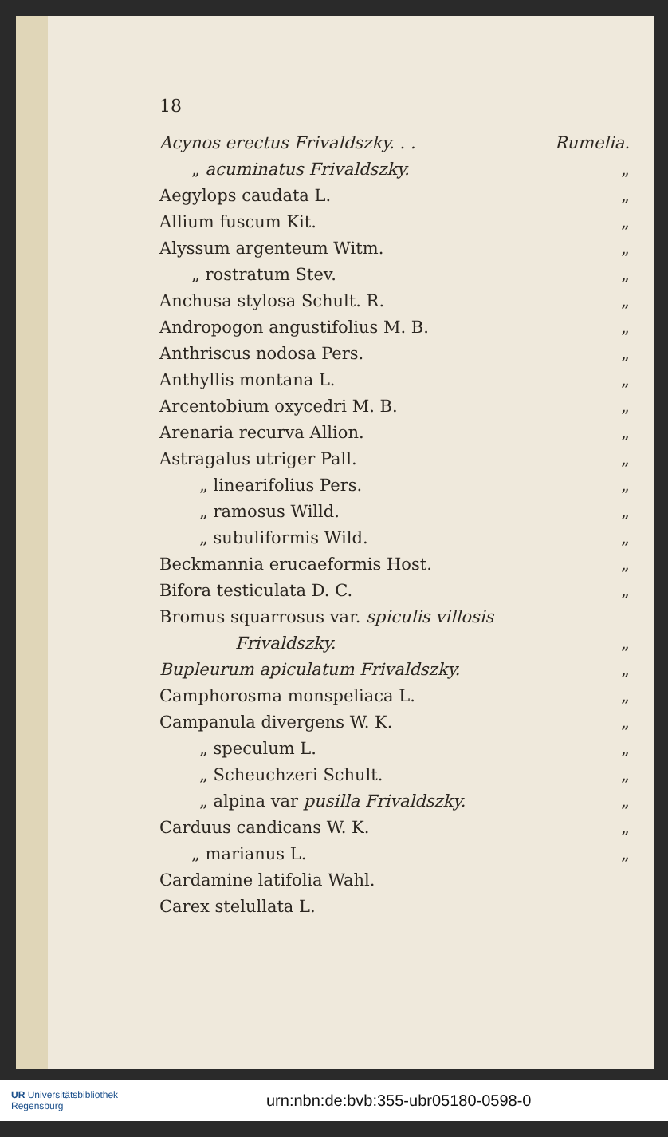18
Acynos erectus Frivaldszky. . . Rumelia.
„ acuminatus Frivaldszky. „
Aegylops caudata L. „
Allium fuscum Kit. „
Alyssum argenteum Witm. „
„ rostratum Stev. „
Anchusa stylosa Schult. R. „
Andropogon angustifolius M. B. „
Anthriscus nodosa Pers. „
Anthyllis montana L. „
Arcentobium oxycedri M. B. „
Arenaria recurva Allion. „
Astragalus utriger Pall. „
„ linearifolius Pers. „
„ ramosus Willd. „
„ subuliformis Wild. „
Beckmannia erucaeformis Host. „
Bifora testiculata D. C. „
Bromus squarrosus var. spiculis villosis
Frivaldszky. „
Bupleurum apiculatum Frivaldszky. „
Camphorosma monspeliaca L. „
Campanula divergens W. K. „
„ speculum L. „
„ Scheuchzeri Schult. „
„ alpina var pusilla Frivaldszky. „
Carduus candicans W. K. „
„ marianus L. „
Cardamine latifolia Wahl.
Carex stelullata L.
UR Universitätsbibliothek
Regensburg
urn:nbn:de:bvb:355-ubr05180-0598-0